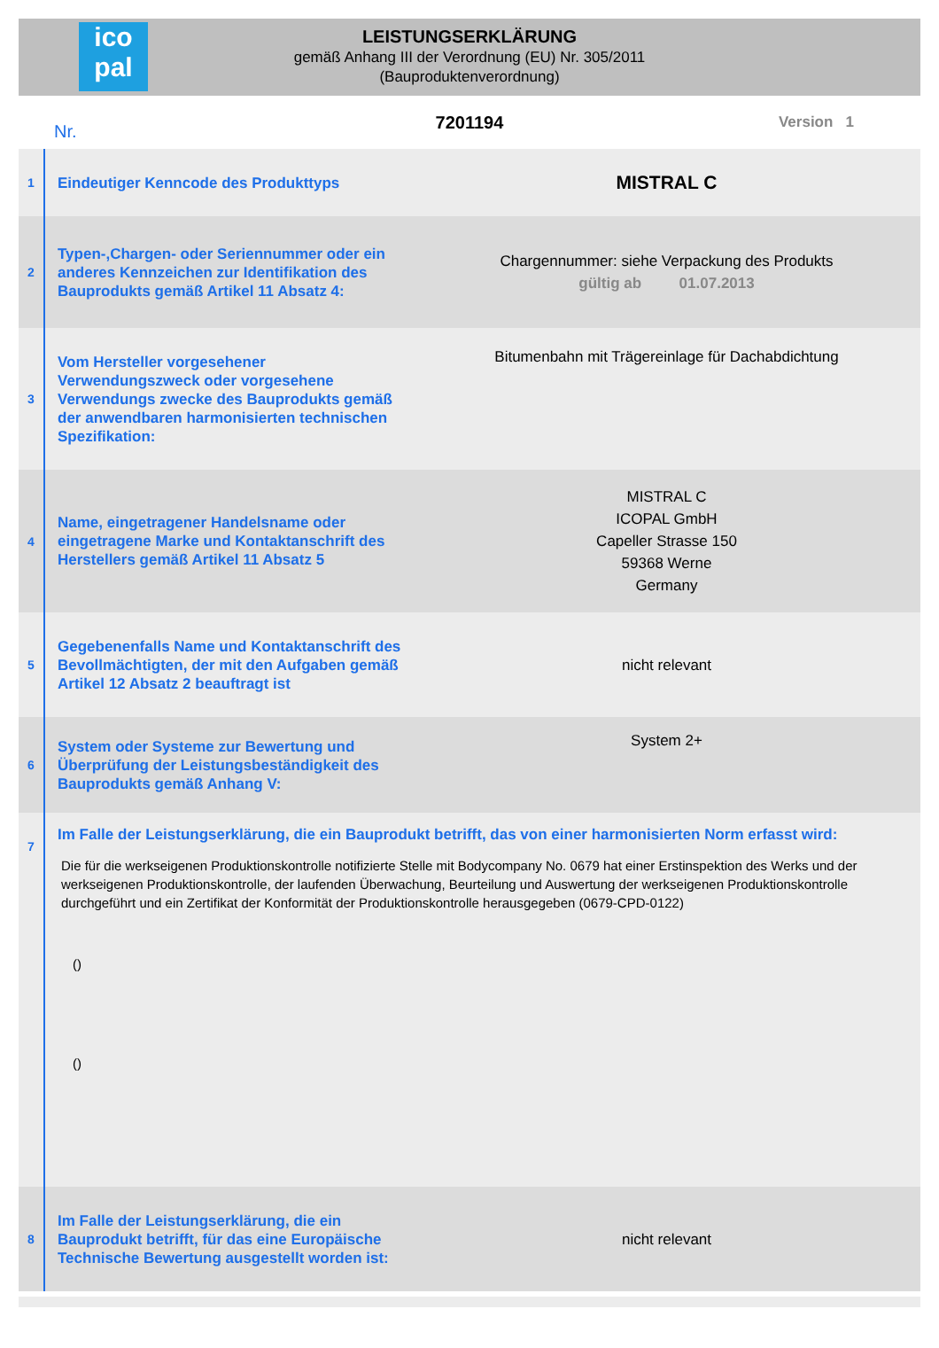ico
pal
LEISTUNGSERKLÄRUNG
gemäß Anhang III der Verordnung (EU) Nr. 305/2011
(Bauproduktenverordnung)
Nr. 7201194 Version 1
| 1 | Eindeutiger Kenncode des Produkttyps | MISTRAL C |
| 2 | Typen-,Chargen- oder Seriennummer oder ein anderes Kennzeichen zur Identifikation des Bauprodukts gemäß Artikel 11 Absatz 4: | Chargennummer: siehe Verpackung des Produkts gültig ab 01.07.2013 |
| 3 | Vom Hersteller vorgesehener Verwendungszweck oder vorgesehene Verwendungs zwecke des Bauprodukts gemäß der anwendbaren harmonisierten technischen Spezifikation: | Bitumenbahn mit Trägereinlage für Dachabdichtung |
| 4 | Name, eingetragener Handelsname oder eingetragene Marke und Kontaktanschrift des Herstellers gemäß Artikel 11 Absatz 5 | MISTRAL C ICOPAL GmbH Capeller Strasse 150 59368 Werne Germany |
| 5 | Gegebenenfalls Name und Kontaktanschrift des Bevollmächtigten, der mit den Aufgaben gemäß Artikel 12 Absatz 2 beauftragt ist | nicht relevant |
| 6 | System oder Systeme zur Bewertung und Überprüfung der Leistungsbeständigkeit des Bauprodukts gemäß Anhang V: | System 2+ |
| 7 | Im Falle der Leistungserklärung, die ein Bauprodukt betrifft, das von einer harmonisierten Norm erfasst wird: Die für die werkseigenen Produktionskontrolle notifizierte Stelle mit Bodycompany No. 0679 hat einer Erstinspektion des Werks und der werkseigenen Produktionskontrolle, der laufenden Überwachung, Beurteilung und Auswertung der werkseigenen Produktionskontrolle durchgeführt und ein Zertifikat der Konformität der Produktionskontrolle herausgegeben (0679-CPD-0122) () () | |
| 8 | Im Falle der Leistungserklärung, die ein Bauprodukt betrifft, für das eine Europäische Technische Bewertung ausgestellt worden ist: | nicht relevant |